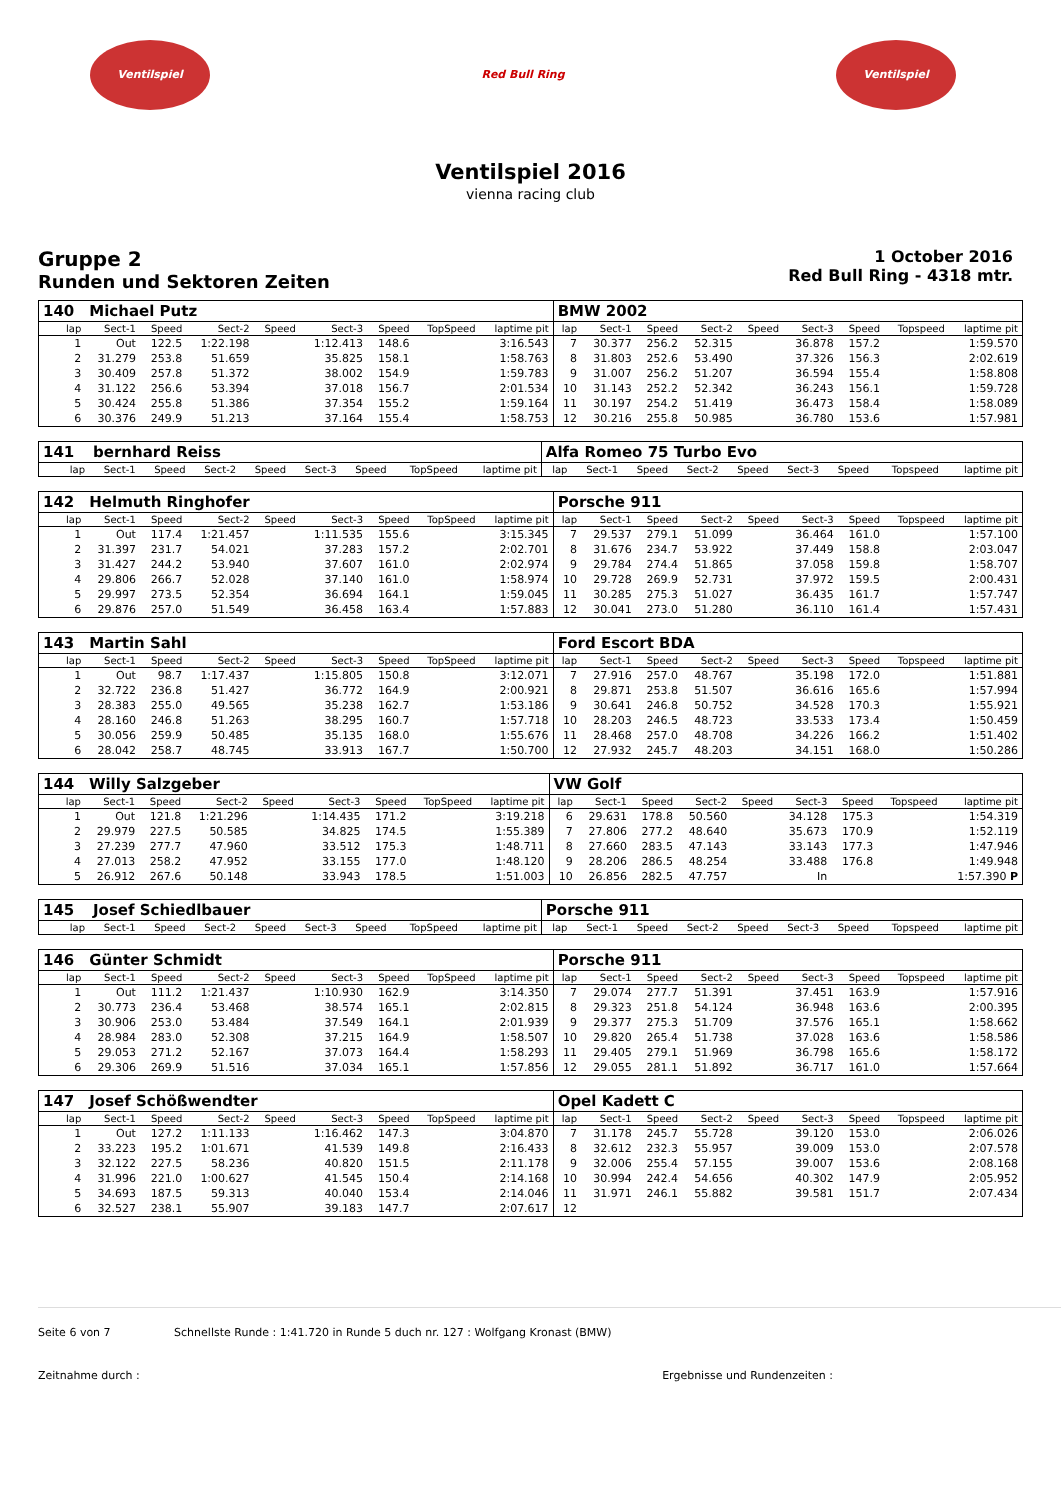Ventilspiel Red Bull Ring Ventilspiel
Ventilspiel 2016
vienna racing club
Gruppe 2
Runden und Sektoren Zeiten
1 October 2016
Red Bull Ring - 4318 mtr.
| 140 | Michael Putz | | | | | | | | BMW 2002 | | | | | | | | |
| lap | Sect-1 | Speed | Sect-2 | Speed | Sect-3 | Speed | TopSpeed | laptime pit | lap | Sect-1 | Speed | Sect-2 | Speed | Sect-3 | Speed | Topspeed | laptime pit |
| 1 | Out | 122.5 | 1:22.198 | | 1:12.413 | 148.6 | | 3:16.543 | 7 | 30.377 | 256.2 | 52.315 | | 36.878 | 157.2 | | 1:59.570 |
| 2 | 31.279 | 253.8 | 51.659 | | 35.825 | 158.1 | | 1:58.763 | 8 | 31.803 | 252.6 | 53.490 | | 37.326 | 156.3 | | 2:02.619 |
| 3 | 30.409 | 257.8 | 51.372 | | 38.002 | 154.9 | | 1:59.783 | 9 | 31.007 | 256.2 | 51.207 | | 36.594 | 155.4 | | 1:58.808 |
| 4 | 31.122 | 256.6 | 53.394 | | 37.018 | 156.7 | | 2:01.534 | 10 | 31.143 | 252.2 | 52.342 | | 36.243 | 156.1 | | 1:59.728 |
| 5 | 30.424 | 255.8 | 51.386 | | 37.354 | 155.2 | | 1:59.164 | 11 | 30.197 | 254.2 | 51.419 | | 36.473 | 158.4 | | 1:58.089 |
| 6 | 30.376 | 249.9 | 51.213 | | 37.164 | 155.4 | | 1:58.753 | 12 | 30.216 | 255.8 | 50.985 | | 36.780 | 153.6 | | 1:57.981 |
| 141 | bernhard Reiss | | | | | | | | Alfa Romeo 75 Turbo Evo | | | | | | | | |
| lap | Sect-1 | Speed | Sect-2 | Speed | Sect-3 | Speed | TopSpeed | laptime pit | lap | Sect-1 | Speed | Sect-2 | Speed | Sect-3 | Speed | Topspeed | laptime pit |
| 142 | Helmuth Ringhofer | | | | | | | | Porsche 911 | | | | | | | | |
| lap | Sect-1 | Speed | Sect-2 | Speed | Sect-3 | Speed | TopSpeed | laptime pit | lap | Sect-1 | Speed | Sect-2 | Speed | Sect-3 | Speed | Topspeed | laptime pit |
| 1 | Out | 117.4 | 1:21.457 | | 1:11.535 | 155.6 | | 3:15.345 | 7 | 29.537 | 279.1 | 51.099 | | 36.464 | 161.0 | | 1:57.100 |
| 2 | 31.397 | 231.7 | 54.021 | | 37.283 | 157.2 | | 2:02.701 | 8 | 31.676 | 234.7 | 53.922 | | 37.449 | 158.8 | | 2:03.047 |
| 3 | 31.427 | 244.2 | 53.940 | | 37.607 | 161.0 | | 2:02.974 | 9 | 29.784 | 274.4 | 51.865 | | 37.058 | 159.8 | | 1:58.707 |
| 4 | 29.806 | 266.7 | 52.028 | | 37.140 | 161.0 | | 1:58.974 | 10 | 29.728 | 269.9 | 52.731 | | 37.972 | 159.5 | | 2:00.431 |
| 5 | 29.997 | 273.5 | 52.354 | | 36.694 | 164.1 | | 1:59.045 | 11 | 30.285 | 275.3 | 51.027 | | 36.435 | 161.7 | | 1:57.747 |
| 6 | 29.876 | 257.0 | 51.549 | | 36.458 | 163.4 | | 1:57.883 | 12 | 30.041 | 273.0 | 51.280 | | 36.110 | 161.4 | | 1:57.431 |
| 143 | Martin Sahl | | | | | | | | Ford Escort BDA | | | | | | | | |
| lap | Sect-1 | Speed | Sect-2 | Speed | Sect-3 | Speed | TopSpeed | laptime pit | lap | Sect-1 | Speed | Sect-2 | Speed | Sect-3 | Speed | Topspeed | laptime pit |
| 1 | Out | 98.7 | 1:17.437 | | 1:15.805 | 150.8 | | 3:12.071 | 7 | 27.916 | 257.0 | 48.767 | | 35.198 | 172.0 | | 1:51.881 |
| 2 | 32.722 | 236.8 | 51.427 | | 36.772 | 164.9 | | 2:00.921 | 8 | 29.871 | 253.8 | 51.507 | | 36.616 | 165.6 | | 1:57.994 |
| 3 | 28.383 | 255.0 | 49.565 | | 35.238 | 162.7 | | 1:53.186 | 9 | 30.641 | 246.8 | 50.752 | | 34.528 | 170.3 | | 1:55.921 |
| 4 | 28.160 | 246.8 | 51.263 | | 38.295 | 160.7 | | 1:57.718 | 10 | 28.203 | 246.5 | 48.723 | | 33.533 | 173.4 | | 1:50.459 |
| 5 | 30.056 | 259.9 | 50.485 | | 35.135 | 168.0 | | 1:55.676 | 11 | 28.468 | 257.0 | 48.708 | | 34.226 | 166.2 | | 1:51.402 |
| 6 | 28.042 | 258.7 | 48.745 | | 33.913 | 167.7 | | 1:50.700 | 12 | 27.932 | 245.7 | 48.203 | | 34.151 | 168.0 | | 1:50.286 |
| 144 | Willy Salzgeber | | | | | | | | VW Golf | | | | | | | | |
| lap | Sect-1 | Speed | Sect-2 | Speed | Sect-3 | Speed | TopSpeed | laptime pit | lap | Sect-1 | Speed | Sect-2 | Speed | Sect-3 | Speed | Topspeed | laptime pit |
| 1 | Out | 121.8 | 1:21.296 | | 1:14.435 | 171.2 | | 3:19.218 | 6 | 29.631 | 178.8 | 50.560 | | 34.128 | 175.3 | | 1:54.319 |
| 2 | 29.979 | 227.5 | 50.585 | | 34.825 | 174.5 | | 1:55.389 | 7 | 27.806 | 277.2 | 48.640 | | 35.673 | 170.9 | | 1:52.119 |
| 3 | 27.239 | 277.7 | 47.960 | | 33.512 | 175.3 | | 1:48.711 | 8 | 27.660 | 283.5 | 47.143 | | 33.143 | 177.3 | | 1:47.946 |
| 4 | 27.013 | 258.2 | 47.952 | | 33.155 | 177.0 | | 1:48.120 | 9 | 28.206 | 286.5 | 48.254 | | 33.488 | 176.8 | | 1:49.948 |
| 5 | 26.912 | 267.6 | 50.148 | | 33.943 | 178.5 | | 1:51.003 | 10 | 26.856 | 282.5 | 47.757 | | In | | | 1:57.390 P |
| 145 | Josef Schiedlbauer | | | | | | | | Porsche 911 | | | | | | | | |
| lap | Sect-1 | Speed | Sect-2 | Speed | Sect-3 | Speed | TopSpeed | laptime pit | lap | Sect-1 | Speed | Sect-2 | Speed | Sect-3 | Speed | Topspeed | laptime pit |
| 146 | Günter Schmidt | | | | | | | | Porsche 911 | | | | | | | | |
| lap | Sect-1 | Speed | Sect-2 | Speed | Sect-3 | Speed | TopSpeed | laptime pit | lap | Sect-1 | Speed | Sect-2 | Speed | Sect-3 | Speed | Topspeed | laptime pit |
| 1 | Out | 111.2 | 1:21.437 | | 1:10.930 | 162.9 | | 3:14.350 | 7 | 29.074 | 277.7 | 51.391 | | 37.451 | 163.9 | | 1:57.916 |
| 2 | 30.773 | 236.4 | 53.468 | | 38.574 | 165.1 | | 2:02.815 | 8 | 29.323 | 251.8 | 54.124 | | 36.948 | 163.6 | | 2:00.395 |
| 3 | 30.906 | 253.0 | 53.484 | | 37.549 | 164.1 | | 2:01.939 | 9 | 29.377 | 275.3 | 51.709 | | 37.576 | 165.1 | | 1:58.662 |
| 4 | 28.984 | 283.0 | 52.308 | | 37.215 | 164.9 | | 1:58.507 | 10 | 29.820 | 265.4 | 51.738 | | 37.028 | 163.6 | | 1:58.586 |
| 5 | 29.053 | 271.2 | 52.167 | | 37.073 | 164.4 | | 1:58.293 | 11 | 29.405 | 279.1 | 51.969 | | 36.798 | 165.6 | | 1:58.172 |
| 6 | 29.306 | 269.9 | 51.516 | | 37.034 | 165.1 | | 1:57.856 | 12 | 29.055 | 281.1 | 51.892 | | 36.717 | 161.0 | | 1:57.664 |
| 147 | Josef Schößwendter | | | | | | | | Opel Kadett C | | | | | | | | |
| lap | Sect-1 | Speed | Sect-2 | Speed | Sect-3 | Speed | TopSpeed | laptime pit | lap | Sect-1 | Speed | Sect-2 | Speed | Sect-3 | Speed | Topspeed | laptime pit |
| 1 | Out | 127.2 | 1:11.133 | | 1:16.462 | 147.3 | | 3:04.870 | 7 | 31.178 | 245.7 | 55.728 | | 39.120 | 153.0 | | 2:06.026 |
| 2 | 33.223 | 195.2 | 1:01.671 | | 41.539 | 149.8 | | 2:16.433 | 8 | 32.612 | 232.3 | 55.957 | | 39.009 | 153.0 | | 2:07.578 |
| 3 | 32.122 | 227.5 | 58.236 | | 40.820 | 151.5 | | 2:11.178 | 9 | 32.006 | 255.4 | 57.155 | | 39.007 | 153.6 | | 2:08.168 |
| 4 | 31.996 | 221.0 | 1:00.627 | | 41.545 | 150.4 | | 2:14.168 | 10 | 30.994 | 242.4 | 54.656 | | 40.302 | 147.9 | | 2:05.952 |
| 5 | 34.693 | 187.5 | 59.313 | | 40.040 | 153.4 | | 2:14.046 | 11 | 31.971 | 246.1 | 55.882 | | 39.581 | 151.7 | | 2:07.434 |
| 6 | 32.527 | 238.1 | 55.907 | | 39.183 | 147.7 | | 2:07.617 | 12 | | | | | | | | |
Seite 6 von 7 Schnellste Runde : 1:41.720 in Runde 5 duch nr. 127 : Wolfgang Kronast (BMW)
Zeitnahme durch : Ergebnisse und Rundenzeiten :